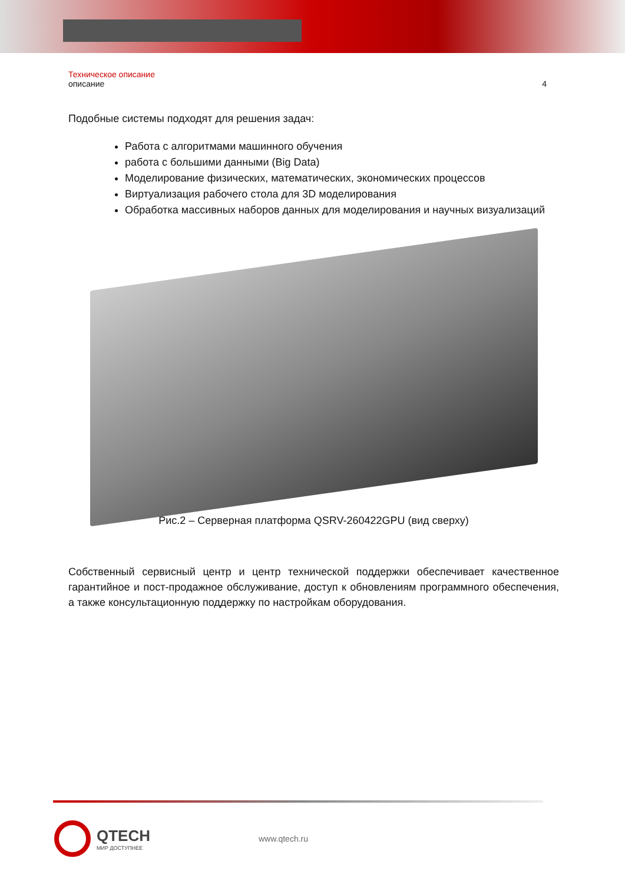Техническое описание
описание 4
Подобные системы подходят для решения задач:
Работа с алгоритмами машинного обучения
работа с большими данными (Big Data)
Моделирование физических, математических, экономических процессов
Виртуализация рабочего стола для 3D моделирования
Обработка массивных наборов данных для моделирования и научных визуализаций
Рис.2 – Серверная платформа QSRV-260422GPU (вид сверху)
Собственный сервисный центр и центр технической поддержки обеспечивает качественное гарантийное и пост-продажное обслуживание, доступ к обновлениям программного обеспечения, а также консультационную поддержку по настройкам оборудования.
QTECH
МИР ДОСТУПНЕЕ
www.qtech.ru